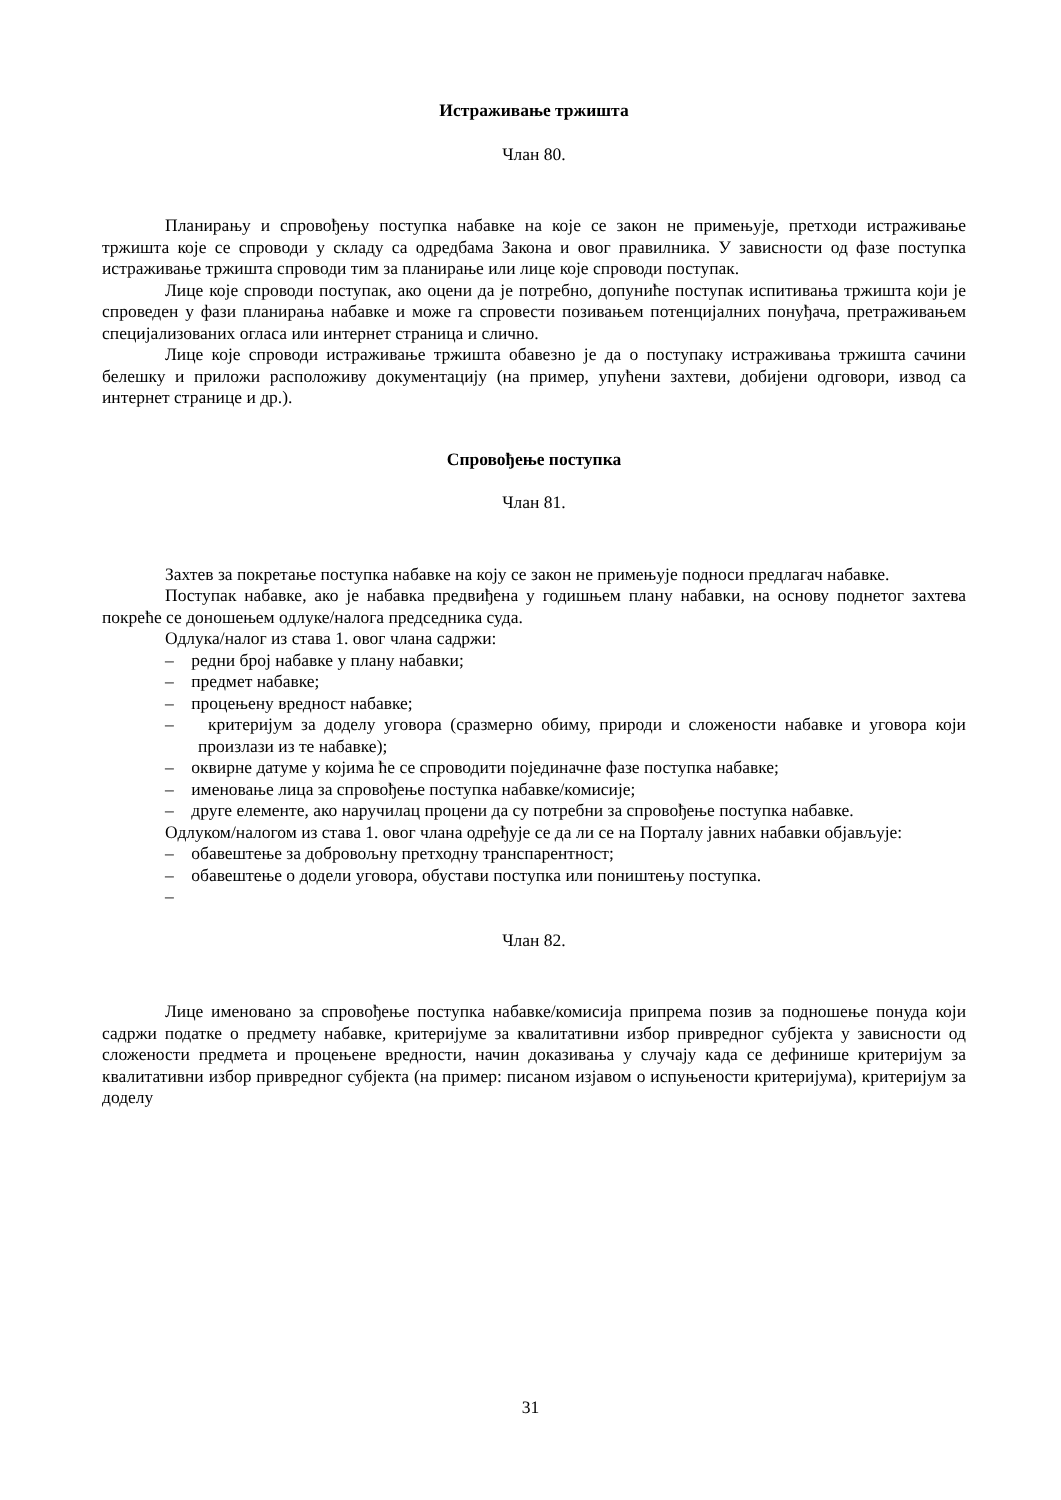Истраживање тржишта
Члан 80.
Планирању и спровођењу поступка набавке на које се закон не примењује, претходи истраживање тржишта које се спроводи у складу са одредбама Закона и овог правилника. У зависности од фазе поступка истраживање тржишта спроводи тим за планирање или лице које спроводи поступак.
Лице које спроводи поступак, ако оцени да је потребно, допуниће поступак испитивања тржишта који је спроведен у фази планирања набавке и може га спровести позивањем потенцијалних понуђача, претраживањем специјализованих огласа или интернет страница и слично.
Лице које спроводи истраживање тржишта обавезно је да о поступаку истраживања тржишта сачини белешку и приложи расположиву документацију (на пример, упућени захтеви, добијени одговори, извод са интернет странице и др.).
Спровођење поступка
Члан 81.
Захтев за покретање поступка набавке на коју се закон не примењује подноси предлагач набавке.
Поступак набавке, ако је набавка предвиђена у годишњем плану набавки, на основу поднетог захтева покреће се доношењем одлуке/налога председника суда.
Одлука/налог из става 1. овог члана садржи:
– редни број набавке у плану набавки;
– предмет набавке;
– процењену вредност набавке;
– критеријум за доделу уговора (сразмерно обиму, природи и сложености набавке и уговора који произлази из те набавке);
– оквирне датуме у којима ће се спроводити појединачне фазе поступка набавке;
– именовање лица за спровођење поступка набавке/комисије;
– друге елементе, ако наручилац процени да су потребни за спровођење поступка набавке.
Одлуком/налогом из става 1. овог члана одређује се да ли се на Порталу јавних набавки објављује:
– обавештење за добровољну претходну транспарентност;
– обавештење о додели уговора, обустави поступка или поништењу поступка.
–
Члан 82.
Лице именовано за спровођење поступка набавке/комисија припрема позив за подношење понуда који садржи податке о предмету набавке, критеријуме за квалитативни избор привредног субјекта у зависности од сложености предмета и процењене вредности, начин доказивања у случају када се дефинише критеријум за квалитативни избор привредног субјекта (на пример: писаном изјавом о испуњености критеријума), критеријум за доделу
31